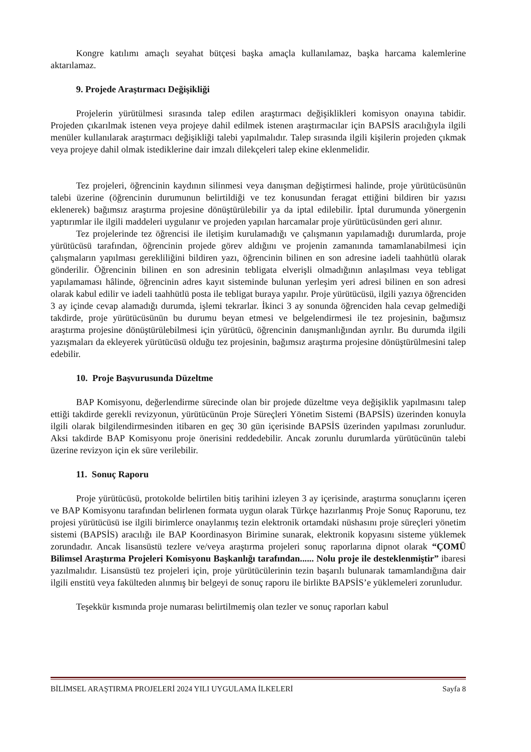Kongre katılımı amaçlı seyahat bütçesi başka amaçla kullanılamaz, başka harcama kalemlerine aktarılamaz.
9. Projede Araştırmacı Değişikliği
Projelerin yürütülmesi sırasında talep edilen araştırmacı değişiklikleri komisyon onayına tabidir. Projeden çıkarılmak istenen veya projeye dahil edilmek istenen araştırmacılar için BAPSİS aracılığıyla ilgili menüler kullanılarak araştırmacı değişikliği talebi yapılmalıdır. Talep sırasında ilgili kişilerin projeden çıkmak veya projeye dahil olmak istediklerine dair imzalı dilekçeleri talep ekine eklenmelidir.
Tez projeleri, öğrencinin kaydının silinmesi veya danışman değiştirmesi halinde, proje yürütücüsünün talebi üzerine (öğrencinin durumunun belirtildiği ve tez konusundan feragat ettiğini bildiren bir yazısı eklenerek) bağımsız araştırma projesine dönüştürülebilir ya da iptal edilebilir. İptal durumunda yönergenin yaptırımlar ile ilgili maddeleri uygulanır ve projeden yapılan harcamalar proje yürütücüsünden geri alınır.
Tez projelerinde tez öğrencisi ile iletişim kurulamadığı ve çalışmanın yapılamadığı durumlarda, proje yürütücüsü tarafından, öğrencinin projede görev aldığını ve projenin zamanında tamamlanabilmesi için çalışmaların yapılması gerekliliğini bildiren yazı, öğrencinin bilinen en son adresine iadeli taahhütlü olarak gönderilir. Öğrencinin bilinen en son adresinin tebligata elverişli olmadığının anlaşılması veya tebligat yapılamaması hâlinde, öğrencinin adres kayıt sisteminde bulunan yerleşim yeri adresi bilinen en son adresi olarak kabul edilir ve iadeli taahhütlü posta ile tebligat buraya yapılır. Proje yürütücüsü, ilgili yazıya öğrenciden 3 ay içinde cevap alamadığı durumda, işlemi tekrarlar. İkinci 3 ay sonunda öğrenciden hala cevap gelmediği takdirde, proje yürütücüsünün bu durumu beyan etmesi ve belgelendirmesi ile tez projesinin, bağımsız araştırma projesine dönüştürülebilmesi için yürütücü, öğrencinin danışmanlığından ayrılır. Bu durumda ilgili yazışmaları da ekleyerek yürütücüsü olduğu tez projesinin, bağımsız araştırma projesine dönüştürülmesini talep edebilir.
10. Proje Başvurusunda Düzeltme
BAP Komisyonu, değerlendirme sürecinde olan bir projede düzeltme veya değişiklik yapılmasını talep ettiği takdirde gerekli revizyonun, yürütücünün Proje Süreçleri Yönetim Sistemi (BAPSİS) üzerinden konuyla ilgili olarak bilgilendirmesinden itibaren en geç 30 gün içerisinde BAPSİS üzerinden yapılması zorunludur. Aksi takdirde BAP Komisyonu proje önerisini reddedebilir. Ancak zorunlu durumlarda yürütücünün talebi üzerine revizyon için ek süre verilebilir.
11. Sonuç Raporu
Proje yürütücüsü, protokolde belirtilen bitiş tarihini izleyen 3 ay içerisinde, araştırma sonuçlarını içeren ve BAP Komisyonu tarafından belirlenen formata uygun olarak Türkçe hazırlanmış Proje Sonuç Raporunu, tez projesi yürütücüsü ise ilgili birimlerce onaylanmış tezin elektronik ortamdaki nüshasını proje süreçleri yönetim sistemi (BAPSİS) aracılığı ile BAP Koordinasyon Birimine sunarak, elektronik kopyasını sisteme yüklemek zorundadır. Ancak lisansüstü tezlere ve/veya araştırma projeleri sonuç raporlarına dipnot olarak “ÇOMÜ Bilimsel Araştırma Projeleri Komisyonu Başkanlığı tarafından...... Nolu proje ile desteklenmiştir” ibaresi yazılmalıdır. Lisansüstü tez projeleri için, proje yürütücülerinin tezin başarılı bulunarak tamamlandığına dair ilgili enstitü veya fakülteden alınmış bir belgeyi de sonuç raporu ile birlikte BAPSİS’e yüklemeleri zorunludur.
Teşekkür kısmında proje numarası belirtilmemiş olan tezler ve sonuç raporları kabul
BİLİMSEL ARAŞTIRMA PROJELERİ 2024 YILI UYGULAMA İLKELERİ Sayfa 8